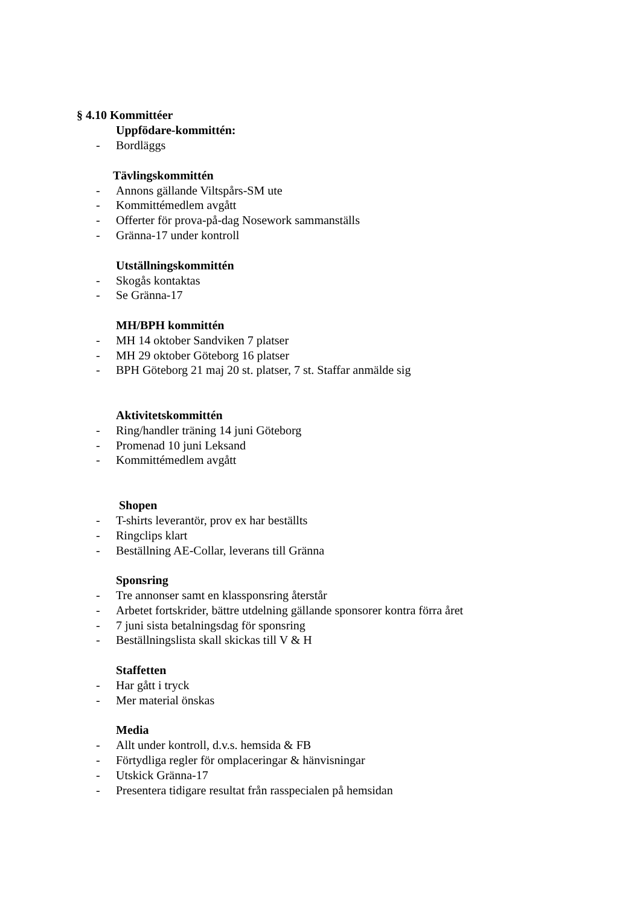§ 4.10 Kommittéer
Uppfödare-kommittén:
- Bordläggs
Tävlingskommittén
- Annons gällande Viltspårs-SM ute
- Kommittémedlem avgått
- Offerter för prova-på-dag Nosework sammanställs
- Gränna-17 under kontroll
Utställningskommittén
- Skogås kontaktas
- Se Gränna-17
MH/BPH kommittén
- MH 14 oktober Sandviken 7 platser
- MH 29 oktober Göteborg 16 platser
- BPH Göteborg 21 maj 20 st. platser, 7 st. Staffar anmälde sig
Aktivitetskommittén
- Ring/handler träning 14 juni Göteborg
- Promenad 10 juni Leksand
- Kommittémedlem avgått
Shopen
- T-shirts leverantör, prov ex har beställts
- Ringclips klart
- Beställning AE-Collar, leverans till Gränna
Sponsring
- Tre annonser samt en klassponsring återstår
- Arbetet fortskrider, bättre utdelning gällande sponsorer kontra förra året
- 7 juni sista betalningsdag för sponsring
- Beställningslista skall skickas till V & H
Staffetten
- Har gått i tryck
- Mer material önskas
Media
- Allt under kontroll, d.v.s. hemsida & FB
- Förtydliga regler för omplaceringar & hänvisningar
- Utskick Gränna-17
- Presentera tidigare resultat från rasspecialen på hemsidan